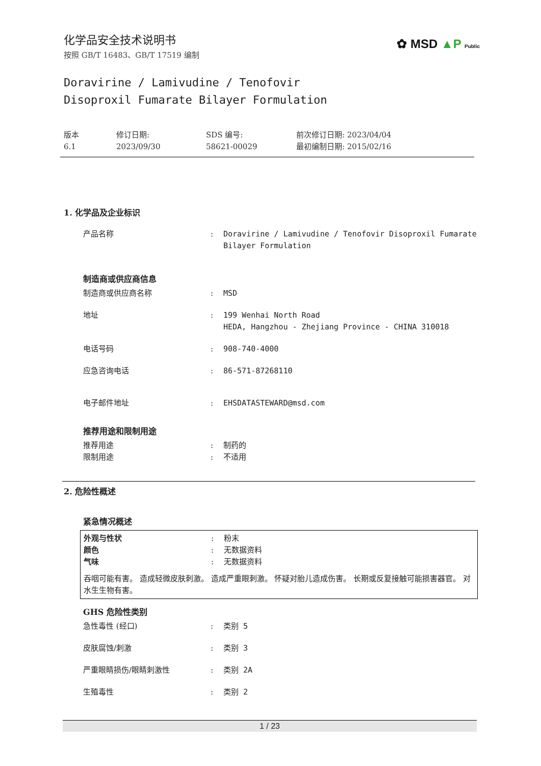✿ MSD ▲P Public
化学品安全技术说明书
按照 GB/T 16483、GB/T 17519 编制
Doravirine / Lamivudine / Tenofovir
Disoproxil Fumarate Bilayer Formulation
版本
6.1
修订日期:
2023/09/30
SDS 编号:
58621-00029
前次修订日期: 2023/04/04
最初编制日期: 2015/02/16
1. 化学品及企业标识
产品名称 : Doravirine / Lamivudine / Tenofovir Disoproxil Fumarate Bilayer Formulation
制造商或供应商信息
制造商或供应商名称 : MSD
地址 : 199 Wenhai North Road
HEDA, Hangzhou - Zhejiang Province - CHINA 310018
电话号码 : 908-740-4000
应急咨询电话 : 86-571-87268110
电子邮件地址 : EHSDATASTEWARD@msd.com
推荐用途和限制用途
推荐用途 : 制药的
限制用途 : 不适用
2. 危险性概述
紧急情况概述
外观与性状 : 粉末
颜色 : 无数据资料
气味 : 无数据资料
吞咽可能有害。 造成轻微皮肤刺激。 造成严重眼刺激。 怀疑对胎儿造成伤害。 长期或反复接触可能损害器官。 对水生生物有害。
GHS 危险性类别
急性毒性 (经口) : 类别 5
皮肤腐蚀/刺激 : 类别 3
严重眼睛损伤/眼睛刺激性 : 类别 2A
生殖毒性 : 类别 2
1 / 23